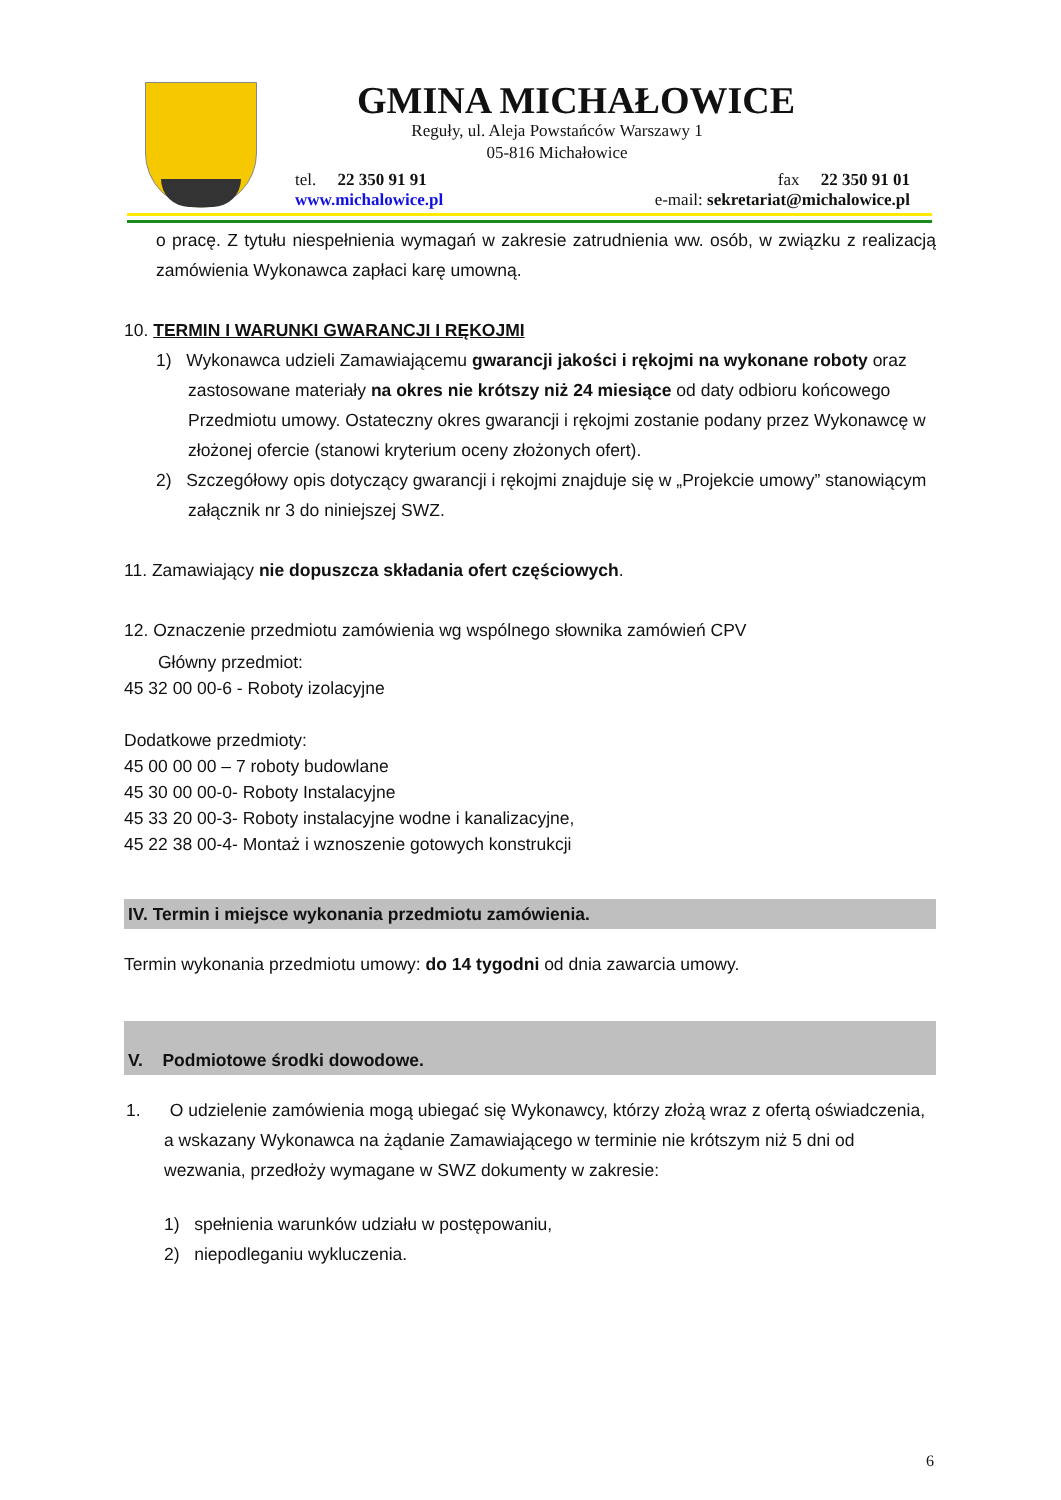GMINA MICHAŁOWICE
Reguły, ul. Aleja Powstańców Warszawy 1
05-816 Michałowice
tel. 22 350 91 91 fax 22 350 91 01
www.michalowice.pl e-mail: sekretariat@michalowice.pl
o pracę. Z tytułu niespełnienia wymagań w zakresie zatrudnienia ww. osób, w związku z realizacją zamówienia Wykonawca zapłaci karę umowną.
10. TERMIN I WARUNKI GWARANCJI I RĘKOJMI
1) Wykonawca udzieli Zamawiającemu gwarancji jakości i rękojmi na wykonane roboty oraz zastosowane materiały na okres nie krótszy niż 24 miesiące od daty odbioru końcowego Przedmiotu umowy. Ostateczny okres gwarancji i rękojmi zostanie podany przez Wykonawcę w złożonej ofercie (stanowi kryterium oceny złożonych ofert).
2) Szczegółowy opis dotyczący gwarancji i rękojmi znajduje się w „Projekcie umowy” stanowiącym załącznik nr 3 do niniejszej SWZ.
11. Zamawiający nie dopuszcza składania ofert częściowych.
12. Oznaczenie przedmiotu zamówienia wg wspólnego słownika zamówień CPV
Główny przedmiot:
45 32 00 00-6 - Roboty izolacyjne
Dodatkowe przedmioty:
45 00 00 00 – 7 roboty budowlane
45 30 00 00-0- Roboty Instalacyjne
45 33 20 00-3- Roboty instalacyjne wodne i kanalizacyjne,
45 22 38 00-4- Montaż i wznoszenie gotowych konstrukcji
IV. Termin i miejsce wykonania przedmiotu zamówienia.
Termin wykonania przedmiotu umowy: do 14 tygodni od dnia zawarcia umowy.
V. Podmiotowe środki dowodowe.
1. O udzielenie zamówienia mogą ubiegać się Wykonawcy, którzy złożą wraz z ofertą oświadczenia, a wskazany Wykonawca na żądanie Zamawiającego w terminie nie krótszym niż 5 dni od wezwania, przedłoży wymagane w SWZ dokumenty w zakresie:
1) spełnienia warunków udziału w postępowaniu,
2) niepodleganiu wykluczenia.
6